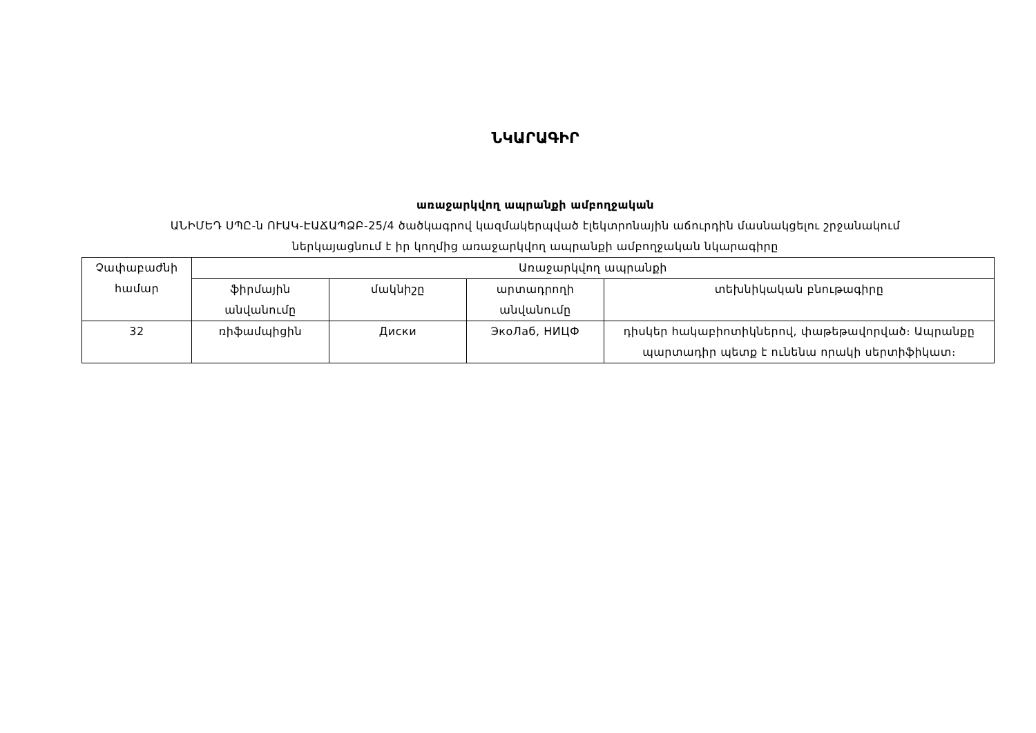ՆԿԱՐԱԳԻՐ
առաջարկվող ապրանքի ամբողջական
ԱՆԻՄԵԴ ՍՊԸ-ն ՈՒԱԿ-ԷԱՃԱՊՁԲ-25/4 ծածկագրով կազմակերպված էլեկտրոնային աճուրդին մասնակցելու շրջանակում
ներկայացնում է իր կողմից առաջարկվող ապրանքի ամբողջական նկարագիրը
| Չափաբաժնի համար | Առաջարկվող ապրանքի | | | |
| --- | --- | --- | --- | --- |
| | ֆիրմային անվանումը | մակնիշը | արտադրողի անվանումը | տեխնիկական բնութագիրը |
| 32 | ռիֆամպիցին | Диски | ЭкоЛаб, НИЦФ | դիսկեր հակաբիոտիկներով, փաթեթավորված։ Ապրանքը պարտադիր պետք է ունենա որակի սերտիֆիկատ։ |